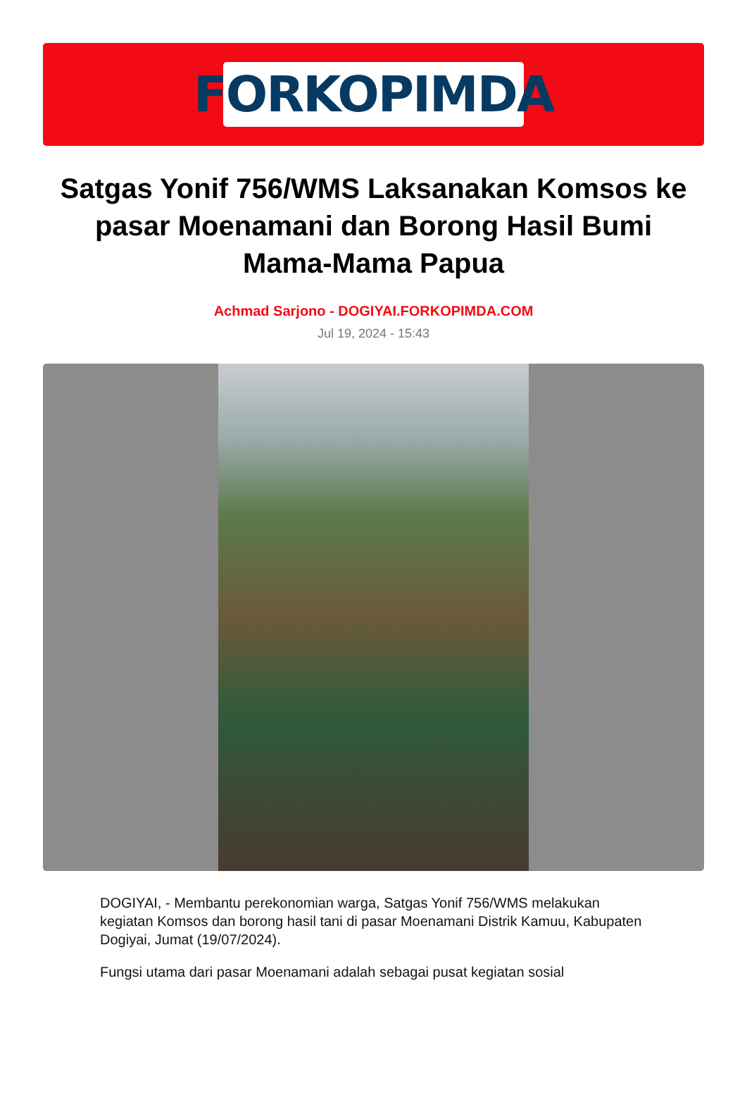FORKOPIMDA
Satgas Yonif 756/WMS Laksanakan Komsos ke pasar Moenamani dan Borong Hasil Bumi Mama-Mama Papua
Achmad Sarjono - DOGIYAI.FORKOPIMDA.COM
Jul 19, 2024 - 15:43
DOGIYAI, - Membantu perekonomian warga, Satgas Yonif 756/WMS melakukan kegiatan Komsos dan borong hasil tani di pasar Moenamani Distrik Kamuu, Kabupaten Dogiyai, Jumat (19/07/2024).
Fungsi utama dari pasar Moenamani adalah sebagai pusat kegiatan sosial